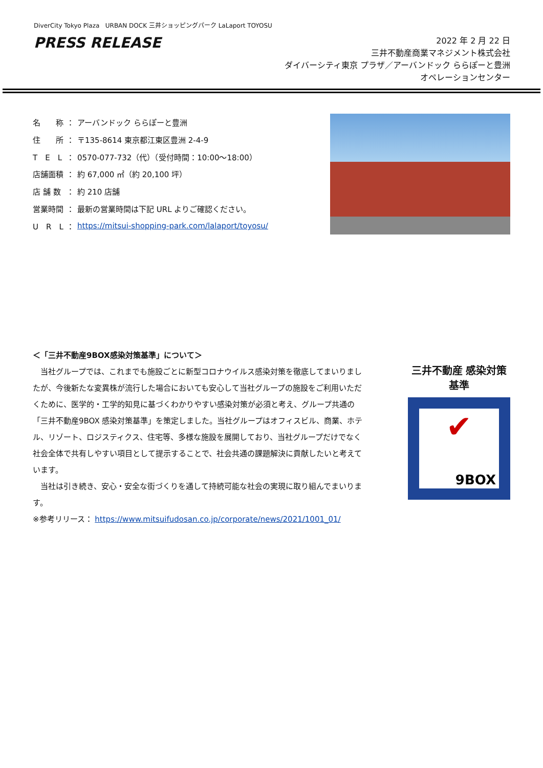DiverCity Tokyo Plaza URBAN DOCK 三井ショッピングパーク LaLaport TOYOSU
PRESS RELEASE
2022 年 2 月 22 日
三井不動産商業マネジメント株式会社
ダイバーシティ東京 プラザ／アーバンドック ららぽーと豊洲
オペレーションセンター
| 名 称 | ： | アーバンドック ららぽーと豊洲 |
| 住 所 | ： | 〒135-8614 東京都江東区豊洲 2-4-9 |
| T E L | ： | 0570-077-732（代）（受付時間：10:00～18:00） |
| 店舗面積 | ： | 約 67,000 ㎡（約 20,100 坪） |
| 店 舗 数 | ： | 約 210 店舗 |
| 営業時間 | ： | 最新の営業時間は下記 URL よりご確認ください。 |
| U R L | ： | https://mitsui-shopping-park.com/lalaport/toyosu/ |
＜「三井不動産9BOX感染対策基準」について＞
　当社グループでは、これまでも施設ごとに新型コロナウイルス感染対策を徹底してまいりましたが、今後新たな変異株が流行した場合においても安心して当社グループの施設をご利用いただくために、医学的・工学的知見に基づくわかりやすい感染対策が必須と考え、グループ共通の「三井不動産9BOX 感染対策基準」を策定しました。当社グループはオフィスビル、商業、ホテル、リゾート、ロジスティクス、住宅等、多様な施設を展開しており、当社グループだけでなく社会全体で共有しやすい項目として提示することで、社会共通の課題解決に貢献したいと考えています。
　当社は引き続き、安心・安全な街づくりを通して持続可能な社会の実現に取り組んでまいります。
※参考リリース： https://www.mitsuifudosan.co.jp/corporate/news/2021/1001_01/
三井不動産 感染対策基準
✔
9BOX